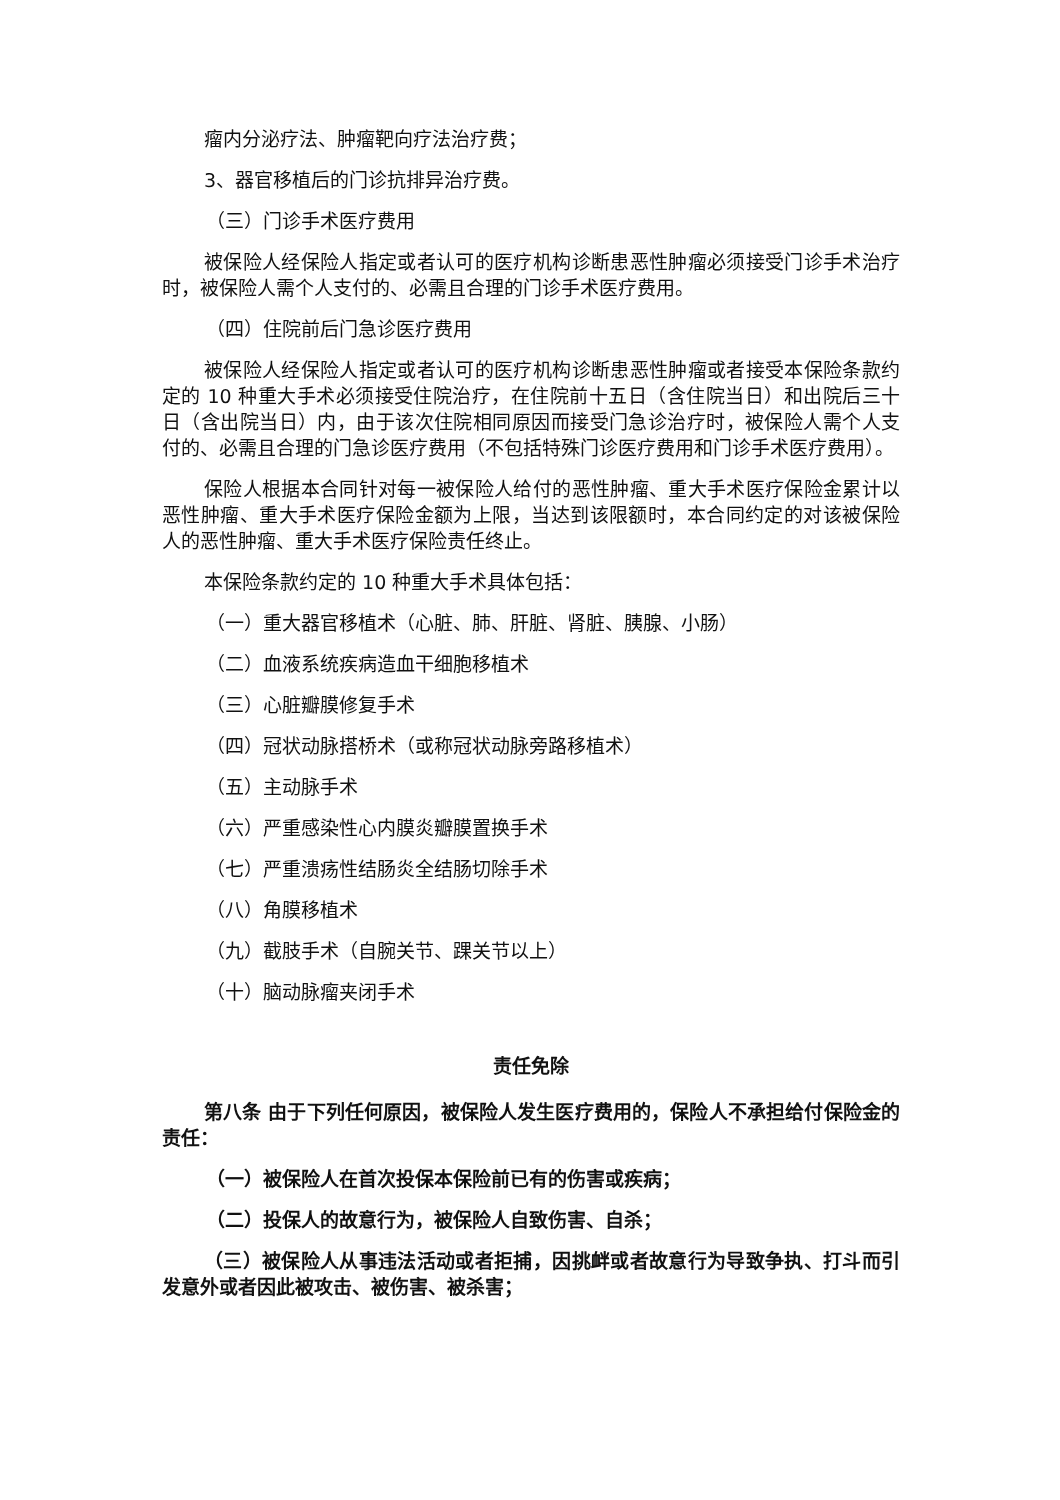瘤内分泌疗法、肿瘤靶向疗法治疗费；
3、器官移植后的门诊抗排异治疗费。
（三）门诊手术医疗费用
被保险人经保险人指定或者认可的医疗机构诊断患恶性肿瘤必须接受门诊手术治疗时，被保险人需个人支付的、必需且合理的门诊手术医疗费用。
（四）住院前后门急诊医疗费用
被保险人经保险人指定或者认可的医疗机构诊断患恶性肿瘤或者接受本保险条款约定的 10 种重大手术必须接受住院治疗，在住院前十五日（含住院当日）和出院后三十日（含出院当日）内，由于该次住院相同原因而接受门急诊治疗时，被保险人需个人支付的、必需且合理的门急诊医疗费用（不包括特殊门诊医疗费用和门诊手术医疗费用）。
保险人根据本合同针对每一被保险人给付的恶性肿瘤、重大手术医疗保险金累计以恶性肿瘤、重大手术医疗保险金额为上限，当达到该限额时，本合同约定的对该被保险人的恶性肿瘤、重大手术医疗保险责任终止。
本保险条款约定的 10 种重大手术具体包括：
（一）重大器官移植术（心脏、肺、肝脏、肾脏、胰腺、小肠）
（二）血液系统疾病造血干细胞移植术
（三）心脏瓣膜修复手术
（四）冠状动脉搭桥术（或称冠状动脉旁路移植术）
（五）主动脉手术
（六）严重感染性心内膜炎瓣膜置换手术
（七）严重溃疡性结肠炎全结肠切除手术
（八）角膜移植术
（九）截肢手术（自腕关节、踝关节以上）
（十）脑动脉瘤夹闭手术
责任免除
第八条 由于下列任何原因，被保险人发生医疗费用的，保险人不承担给付保险金的责任：
（一）被保险人在首次投保本保险前已有的伤害或疾病；
（二）投保人的故意行为，被保险人自致伤害、自杀；
（三）被保险人从事违法活动或者拒捕，因挑衅或者故意行为导致争执、打斗而引发意外或者因此被攻击、被伤害、被杀害；